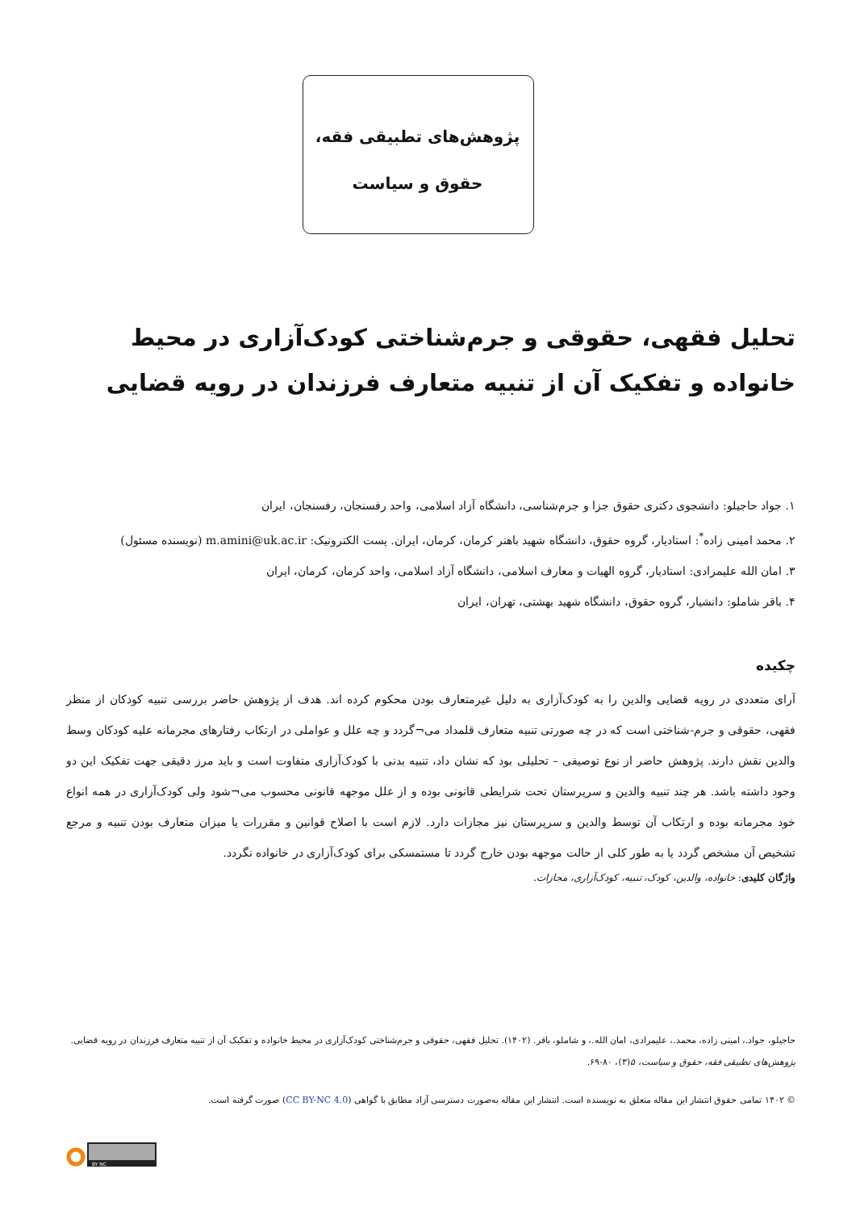پژوهش‌های تطبیقی فقه،
حقوق و سیاست
تحلیل فقهی، حقوقی و جرم‌شناختی کودک‌آزاری در محیط خانواده و تفکیک آن از تنبیه متعارف فرزندان در رویه قضایی
۱. جواد حاجیلو: دانشجوی دکتری حقوق جزا و جرم‌شناسی، دانشگاه آزاد اسلامی، واحد رفسنجان، رفسنجان، ایران
۲. محمد امینی زاده<sup>*</sup>: استادیار، گروه حقوق، دانشگاه شهید باهنر کرمان، کرمان، ایران. پست الکترونیک: m.amini@uk.ac.ir (نویسنده مسئول)
۳. امان الله علیمرادی: استادیار، گروه الهیات و معارف اسلامی، دانشگاه آزاد اسلامی، واحد کرمان، کرمان، ایران
۴. باقر شاملو: دانشیار، گروه حقوق، دانشگاه شهید بهشتی، تهران، ایران
چکیده
آرای متعددی در رویه قضایی والدین را به کودک‌آزاری به دلیل غیرمتعارف بودن محکوم کرده اند. هدف از پژوهش حاضر بررسی تنبیه کودکان از منظر فقهی، حقوقی و جرم-شناختی است که در چه صورتی تنبیه متعارف قلمداد می¬گردد و چه علل و عواملی در ارتکاب رفتارهای مجرمانه علیه کودکان وسط والدین نقش دارند. پژوهش حاضر از نوع توصیفی – تحلیلی بود که نشان داد، تنبیه بدنی با کودک‌آزاری متفاوت است و باید مرز دقیقی جهت تفکیک این دو وجود داشته باشد. هر چند تنبیه والدین و سرپرستان تحت شرایطی قانونی بوده و از علل موجهه قانونی محسوب می¬شود ولی کودک‌آزاری در همه انواع خود مجرمانه بوده و ارتکاب آن توسط والدین و سرپرستان نیز مجازات دارد. لازم است با اصلاح قوانین و مقررات یا میزان متعارف بودن تنبیه و مرجع تشخیص آن مشخص گردد یا به طور کلی از حالت موجهه بودن خارج گردد تا مستمسکی برای کودک‌آزاری در خانواده نگردد.
واژگان کلیدی: خانواده، والدین، کودک، تنبیه، کودک‌آزاری، مجازات.
حاجیلو، جواد.، امینی زاده، محمد.، علیمرادی، امان الله.، و شاملو، باقر. (۱۴۰۲). تحلیل فقهی، حقوقی و جرم‌شناختی کودک‌آزاری در محیط خانواده و تفکیک آن از تنبیه متعارف فرزندان در رویه قضایی. پژوهش‌های تطبیقی فقه، حقوق و سیاست، ۵(۳)، ۸۰-۶۹.
© ۱۴۰۲ تمامی حقوق انتشار این مقاله متعلق به نویسنده است. انتشار این مقاله به‌صورت دسترسی آزاد مطابق با گواهی (CC BY-NC 4.0) صورت گرفته است.
BY NC